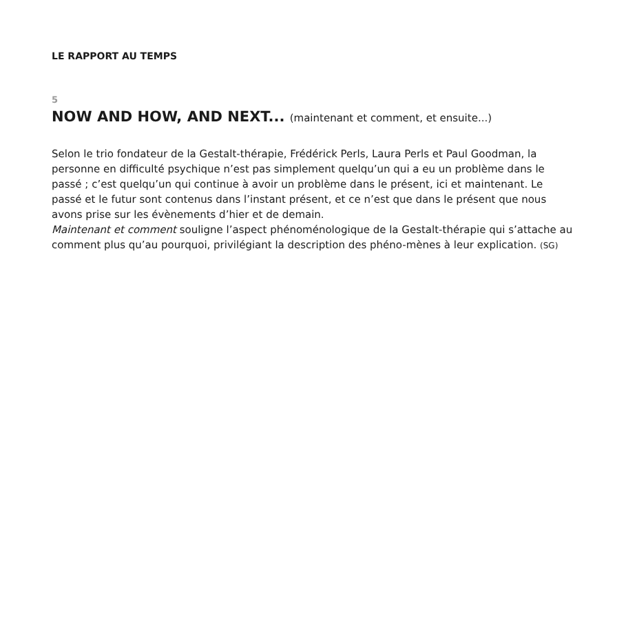LE RAPPORT AU TEMPS
5
NOW AND HOW, AND NEXT... (maintenant et comment, et ensuite...)
Selon le trio fondateur de la Gestalt-thérapie, Frédérick Perls, Laura Perls et Paul Goodman, la personne en difficulté psychique n’est pas simplement quelqu’un qui a eu un problème dans le passé ; c’est quelqu’un qui continue à avoir un problème dans le présent, ici et maintenant. Le passé et le futur sont contenus dans l’instant présent, et ce n’est que dans le présent que nous avons prise sur les évènements d’hier et de demain.
Maintenant et comment souligne l’aspect phénoménologique de la Gestalt-thérapie qui s’attache au comment plus qu’au pourquoi, privilégiant la description des phéno-mènes à leur explication. (SG)